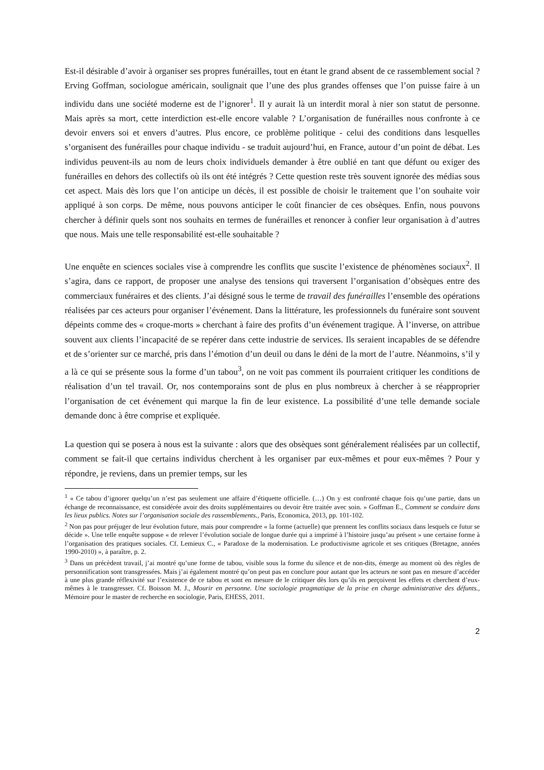Est-il désirable d’avoir à organiser ses propres funérailles, tout en étant le grand absent de ce rassemblement social ? Erving Goffman, sociologue américain, soulignait que l’une des plus grandes offenses que l’on puisse faire à un individu dans une société moderne est de l’ignorer<sup>1</sup>. Il y aurait là un interdit moral à nier son statut de personne. Mais après sa mort, cette interdiction est-elle encore valable ? L’organisation de funérailles nous confronte à ce devoir envers soi et envers d’autres. Plus encore, ce problème politique - celui des conditions dans lesquelles s’organisent des funérailles pour chaque individu - se traduit aujourd’hui, en France, autour d’un point de débat. Les individus peuvent-ils au nom de leurs choix individuels demander à être oublié en tant que défunt ou exiger des funérailles en dehors des collectifs où ils ont été intégrés ? Cette question reste très souvent ignorée des médias sous cet aspect. Mais dès lors que l’on anticipe un décès, il est possible de choisir le traitement que l’on souhaite voir appliqué à son corps. De même, nous pouvons anticiper le coût financier de ces obsèques. Enfin, nous pouvons chercher à définir quels sont nos souhaits en termes de funérailles et renoncer à confier leur organisation à d’autres que nous. Mais une telle responsabilité est-elle souhaitable ?
Une enquête en sciences sociales vise à comprendre les conflits que suscite l’existence de phénomènes sociaux<sup>2</sup>. Il s’agira, dans ce rapport, de proposer une analyse des tensions qui traversent l’organisation d’obsèques entre des commerciaux funéraires et des clients. J’ai désigné sous le terme de travail des funérailles l’ensemble des opérations réalisées par ces acteurs pour organiser l’événement. Dans la littérature, les professionnels du funéraire sont souvent dépeints comme des « croque-morts » cherchant à faire des profits d’un événement tragique. À l’inverse, on attribue souvent aux clients l’incapacité de se repérer dans cette industrie de services. Ils seraient incapables de se défendre et de s’orienter sur ce marché, pris dans l’émotion d’un deuil ou dans le déni de la mort de l’autre. Néanmoins, s’il y a là ce qui se présente sous la forme d’un tabou<sup>3</sup>, on ne voit pas comment ils pourraient critiquer les conditions de réalisation d’un tel travail. Or, nos contemporains sont de plus en plus nombreux à chercher à se réapproprier l’organisation de cet événement qui marque la fin de leur existence. La possibilité d’une telle demande sociale demande donc à être comprise et expliquée.
La question qui se posera à nous est la suivante : alors que des obsèques sont généralement réalisées par un collectif, comment se fait-il que certains individus cherchent à les organiser par eux-mêmes et pour eux-mêmes ? Pour y répondre, je reviens, dans un premier temps, sur les
<sup>1</sup> « Ce tabou d’ignorer quelqu’un n’est pas seulement une affaire d’étiquette officielle. (…) On y est confronté chaque fois qu’une partie, dans un échange de reconnaissance, est considérée avoir des droits supplémentaires ou devoir être traitée avec soin. » Goffman E., Comment se conduire dans les lieux publics. Notes sur l’organisation sociale des rassemblements., Paris, Economica, 2013, pp. 101-102.
<sup>2</sup> Non pas pour préjuger de leur évolution future, mais pour comprendre « la forme (actuelle) que prennent les conflits sociaux dans lesquels ce futur se décide ». Une telle enquête suppose « de relever l’évolution sociale de longue durée qui a imprimé à l’histoire jusqu’au présent » une certaine forme à l’organisation des pratiques sociales. Cf. Lemieux C., « Paradoxe de la modernisation. Le productivisme agricole et ses critiques (Bretagne, années 1990-2010) », à paraître, p. 2.
<sup>3</sup> Dans un précèdent travail, j’ai montré qu’une forme de tabou, visible sous la forme du silence et de non-dits, émerge au moment où des règles de personnification sont transgressées. Mais j’ai également montré qu’on peut pas en conclure pour autant que les acteurs ne sont pas en mesure d’accéder à une plus grande réflexivité sur l’existence de ce tabou et sont en mesure de le critiquer dès lors qu’ils en perçoivent les effets et cherchent d’eux-mêmes à le transgresser. Cf. Boisson M. J., Mourir en personne. Une sociologie pragmatique de la prise en charge administrative des défunts., Mémoire pour le master de recherche en sociologie, Paris, EHESS, 2011.
2